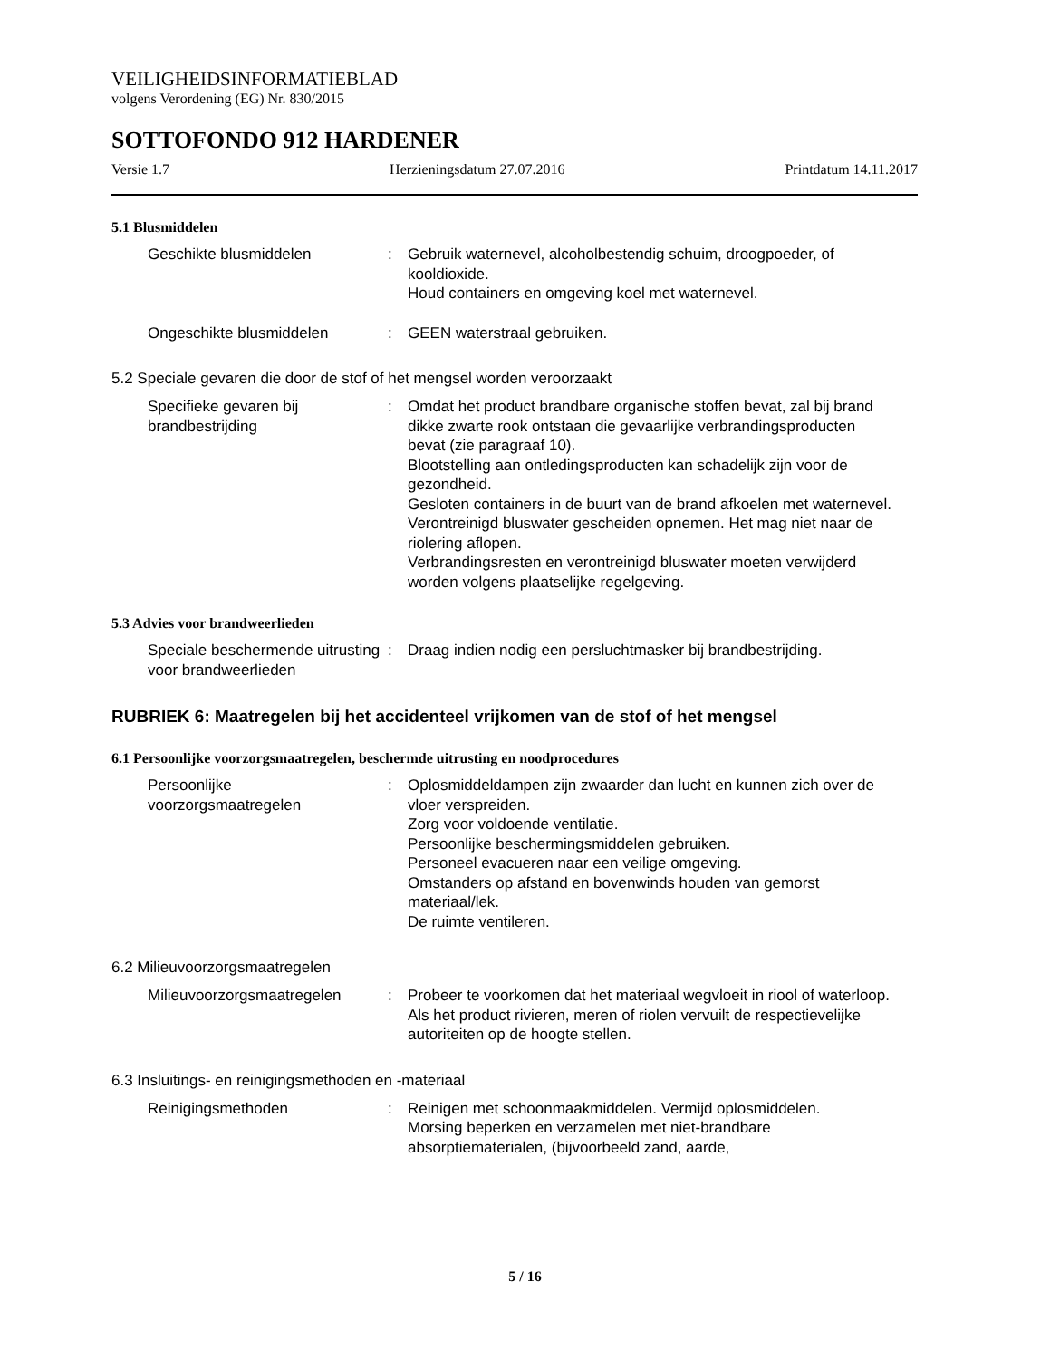VEILIGHEIDSINFORMATIEBLAD
volgens Verordening (EG) Nr. 830/2015
SOTTOFONDO 912 HARDENER
Versie 1.7 Herzieningsdatum 27.07.2016 Printdatum 14.11.2017
5.1 Blusmiddelen
Geschikte blusmiddelen : Gebruik waternevel, alcoholbestendig schuim, droogpoeder, of kooldioxide.
Houd containers en omgeving koel met waternevel.
Ongeschikte blusmiddelen : GEEN waterstraal gebruiken.
5.2 Speciale gevaren die door de stof of het mengsel worden veroorzaakt
Specifieke gevaren bij brandbestrijding
: Omdat het product brandbare organische stoffen bevat, zal bij brand dikke zwarte rook ontstaan die gevaarlijke verbrandingsproducten bevat (zie paragraaf 10).
Blootstelling aan ontledingsproducten kan schadelijk zijn voor de gezondheid.
Gesloten containers in de buurt van de brand afkoelen met waternevel.
Verontreinigd bluswater gescheiden opnemen. Het mag niet naar de riolering aflopen.
Verbrandingsresten en verontreinigd bluswater moeten verwijderd worden volgens plaatselijke regelgeving.
5.3 Advies voor brandweerlieden
Speciale beschermende uitrusting voor brandweerlieden
: Draag indien nodig een persluchtmasker bij brandbestrijding.
RUBRIEK 6: Maatregelen bij het accidenteel vrijkomen van de stof of het mengsel
6.1 Persoonlijke voorzorgsmaatregelen, beschermde uitrusting en noodprocedures
Persoonlijke voorzorgsmaatregelen
: Oplosmiddeldampen zijn zwaarder dan lucht en kunnen zich over de vloer verspreiden.
Zorg voor voldoende ventilatie.
Persoonlijke beschermingsmiddelen gebruiken.
Personeel evacueren naar een veilige omgeving.
Omstanders op afstand en bovenwinds houden van gemorst materiaal/lek.
De ruimte ventileren.
6.2 Milieuvoorzorgsmaatregelen
Milieuvoorzorgsmaatregelen
: Probeer te voorkomen dat het materiaal wegvloeit in riool of waterloop.
Als het product rivieren, meren of riolen vervuilt de respectievelijke autoriteiten op de hoogte stellen.
6.3 Insluitings- en reinigingsmethoden en -materiaal
Reinigingsmethoden : Reinigen met schoonmaakmiddelen. Vermijd oplosmiddelen.
Morsing beperken en verzamelen met niet-brandbare absorptiematerialen, (bijvoorbeeld zand, aarde,
5 / 16